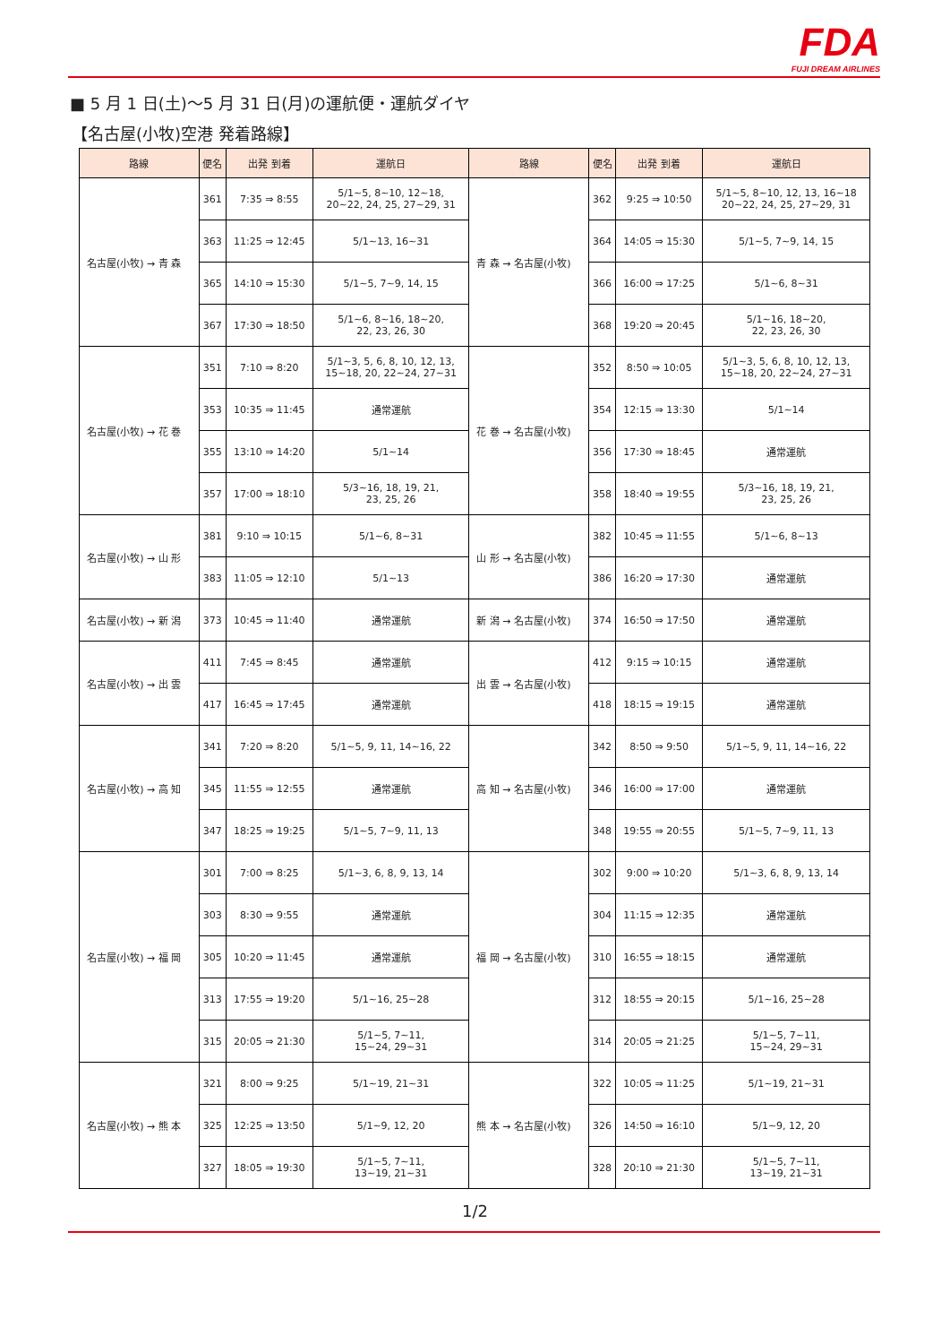FDA
FUJI DREAM AIRLINES
■ 5 月 1 日(土)～5 月 31 日(月)の運航便・運航ダイヤ
【名古屋(小牧)空港 発着路線】
| 路線 | 便名 | 出発 到着 | 運航日 | 路線 | 便名 | 出発 到着 | 運航日 |
| --- | --- | --- | --- | --- | --- | --- | --- |
| 名古屋(小牧) → 青 森 | 361 | 7:35 ⇒ 8:55 | 5/1~5, 8~10, 12~18, 20~22, 24, 25, 27~29, 31 | 青 森 → 名古屋(小牧) | 362 | 9:25 ⇒ 10:50 | 5/1~5, 8~10, 12, 13, 16~18 20~22, 24, 25, 27~29, 31 |
| | 363 | 11:25 ⇒ 12:45 | 5/1~13, 16~31 | | 364 | 14:05 ⇒ 15:30 | 5/1~5, 7~9, 14, 15 |
| | 365 | 14:10 ⇒ 15:30 | 5/1~5, 7~9, 14, 15 | | 366 | 16:00 ⇒ 17:25 | 5/1~6, 8~31 |
| | 367 | 17:30 ⇒ 18:50 | 5/1~6, 8~16, 18~20, 22, 23, 26, 30 | | 368 | 19:20 ⇒ 20:45 | 5/1~16, 18~20, 22, 23, 26, 30 |
| 名古屋(小牧) → 花 巻 | 351 | 7:10 ⇒ 8:20 | 5/1~3, 5, 6, 8, 10, 12, 13, 15~18, 20, 22~24, 27~31 | 花 巻 → 名古屋(小牧) | 352 | 8:50 ⇒ 10:05 | 5/1~3, 5, 6, 8, 10, 12, 13, 15~18, 20, 22~24, 27~31 |
| | 353 | 10:35 ⇒ 11:45 | 通常運航 | | 354 | 12:15 ⇒ 13:30 | 5/1~14 |
| | 355 | 13:10 ⇒ 14:20 | 5/1~14 | | 356 | 17:30 ⇒ 18:45 | 通常運航 |
| | 357 | 17:00 ⇒ 18:10 | 5/3~16, 18, 19, 21, 23, 25, 26 | | 358 | 18:40 ⇒ 19:55 | 5/3~16, 18, 19, 21, 23, 25, 26 |
| 名古屋(小牧) → 山 形 | 381 | 9:10 ⇒ 10:15 | 5/1~6, 8~31 | 山 形 → 名古屋(小牧) | 382 | 10:45 ⇒ 11:55 | 5/1~6, 8~13 |
| | 383 | 11:05 ⇒ 12:10 | 5/1~13 | | 386 | 16:20 ⇒ 17:30 | 通常運航 |
| 名古屋(小牧) → 新 潟 | 373 | 10:45 ⇒ 11:40 | 通常運航 | 新 潟 → 名古屋(小牧) | 374 | 16:50 ⇒ 17:50 | 通常運航 |
| 名古屋(小牧) → 出 雲 | 411 | 7:45 ⇒ 8:45 | 通常運航 | 出 雲 → 名古屋(小牧) | 412 | 9:15 ⇒ 10:15 | 通常運航 |
| | 417 | 16:45 ⇒ 17:45 | 通常運航 | | 418 | 18:15 ⇒ 19:15 | 通常運航 |
| 名古屋(小牧) → 高 知 | 341 | 7:20 ⇒ 8:20 | 5/1~5, 9, 11, 14~16, 22 | 高 知 → 名古屋(小牧) | 342 | 8:50 ⇒ 9:50 | 5/1~5, 9, 11, 14~16, 22 |
| | 345 | 11:55 ⇒ 12:55 | 通常運航 | | 346 | 16:00 ⇒ 17:00 | 通常運航 |
| | 347 | 18:25 ⇒ 19:25 | 5/1~5, 7~9, 11, 13 | | 348 | 19:55 ⇒ 20:55 | 5/1~5, 7~9, 11, 13 |
| 名古屋(小牧) → 福 岡 | 301 | 7:00 ⇒ 8:25 | 5/1~3, 6, 8, 9, 13, 14 | 福 岡 → 名古屋(小牧) | 302 | 9:00 ⇒ 10:20 | 5/1~3, 6, 8, 9, 13, 14 |
| | 303 | 8:30 ⇒ 9:55 | 通常運航 | | 304 | 11:15 ⇒ 12:35 | 通常運航 |
| | 305 | 10:20 ⇒ 11:45 | 通常運航 | | 310 | 16:55 ⇒ 18:15 | 通常運航 |
| | 313 | 17:55 ⇒ 19:20 | 5/1~16, 25~28 | | 312 | 18:55 ⇒ 20:15 | 5/1~16, 25~28 |
| | 315 | 20:05 ⇒ 21:30 | 5/1~5, 7~11, 15~24, 29~31 | | 314 | 20:05 ⇒ 21:25 | 5/1~5, 7~11, 15~24, 29~31 |
| 名古屋(小牧) → 熊 本 | 321 | 8:00 ⇒ 9:25 | 5/1~19, 21~31 | 熊 本 → 名古屋(小牧) | 322 | 10:05 ⇒ 11:25 | 5/1~19, 21~31 |
| | 325 | 12:25 ⇒ 13:50 | 5/1~9, 12, 20 | | 326 | 14:50 ⇒ 16:10 | 5/1~9, 12, 20 |
| | 327 | 18:05 ⇒ 19:30 | 5/1~5, 7~11, 13~19, 21~31 | | 328 | 20:10 ⇒ 21:30 | 5/1~5, 7~11, 13~19, 21~31 |
1/2